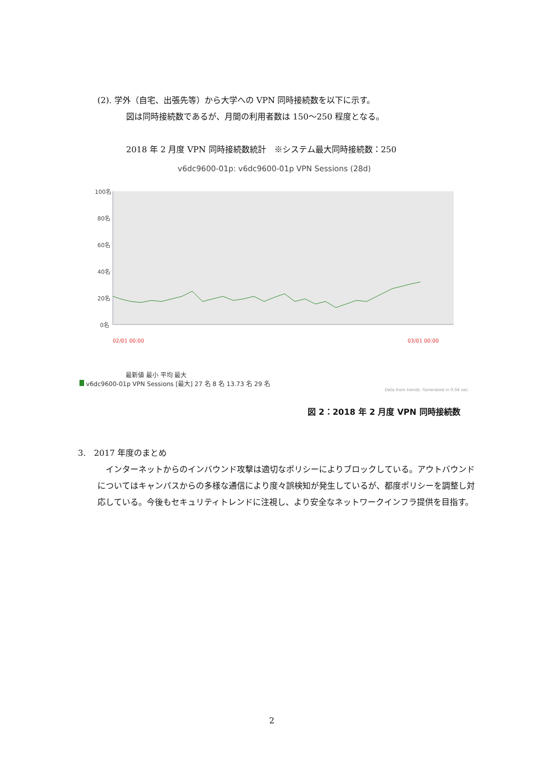(2). 学外（自宅、出張先等）から大学への VPN 同時接続数を以下に示す。
図は同時接続数であるが、月間の利用者数は 150～250 程度となる。
2018 年 2 月度 VPN 同時接続数統計　※システム最大同時接続数：250
v6dc9600-01p: v6dc9600-01p VPN Sessions (28d)
100名
80名
60名
40名
20名
0名
02/01 00:00
03/01 00:00
最新値 最小 平均 最大
v6dc9600-01p VPN Sessions [最大] 27 名 8 名 13.73 名 29 名
Data from trends. Generated in 0.04 sec.
図 2：2018 年 2 月度 VPN 同時接続数
3.　2017 年度のまとめ
　インターネットからのインバウンド攻撃は適切なポリシーによりブロックしている。アウトバウンドについてはキャンパスからの多様な通信により度々誤検知が発生しているが、都度ポリシーを調整し対応している。今後もセキュリティトレンドに注視し、より安全なネットワークインフラ提供を目指す。
2